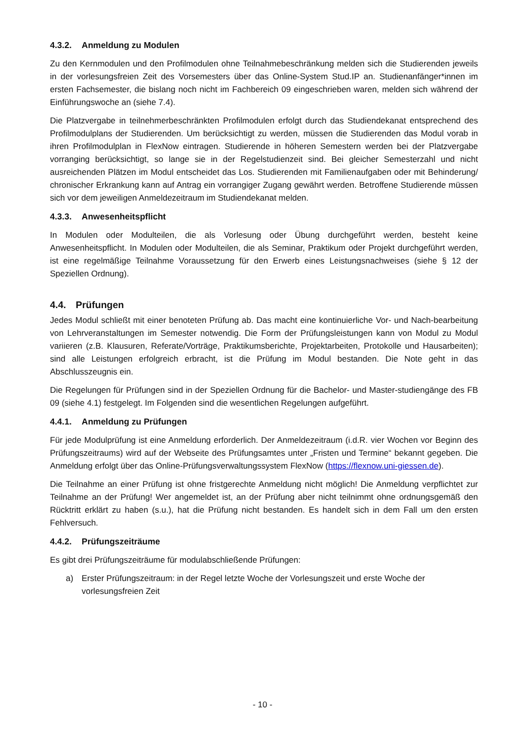4.3.2. Anmeldung zu Modulen
Zu den Kernmodulen und den Profilmodulen ohne Teilnahmebeschränkung melden sich die Studierenden jeweils in der vorlesungsfreien Zeit des Vorsemesters über das Online-System Stud.IP an. Studienanfänger*innen im ersten Fachsemester, die bislang noch nicht im Fachbereich 09 eingeschrieben waren, melden sich während der Einführungswoche an (siehe 7.4).
Die Platzvergabe in teilnehmerbeschränkten Profilmodulen erfolgt durch das Studiendekanat entsprechend des Profilmodulplans der Studierenden. Um berücksichtigt zu werden, müssen die Studierenden das Modul vorab in ihren Profilmodulplan in FlexNow eintragen. Studierende in höheren Semestern werden bei der Platzvergabe vorranging berücksichtigt, so lange sie in der Regelstudienzeit sind. Bei gleicher Semesterzahl und nicht ausreichenden Plätzen im Modul entscheidet das Los. Studierenden mit Familienaufgaben oder mit Behinderung/ chronischer Erkrankung kann auf Antrag ein vorrangiger Zugang gewährt werden. Betroffene Studierende müssen sich vor dem jeweiligen Anmeldezeitraum im Studiendekanat melden.
4.3.3. Anwesenheitspflicht
In Modulen oder Modulteilen, die als Vorlesung oder Übung durchgeführt werden, besteht keine Anwesenheitspflicht. In Modulen oder Modulteilen, die als Seminar, Praktikum oder Projekt durchgeführt werden, ist eine regelmäßige Teilnahme Voraussetzung für den Erwerb eines Leistungsnachweises (siehe § 12 der Speziellen Ordnung).
4.4. Prüfungen
Jedes Modul schließt mit einer benoteten Prüfung ab. Das macht eine kontinuierliche Vor- und Nach-bearbeitung von Lehrveranstaltungen im Semester notwendig. Die Form der Prüfungsleistungen kann von Modul zu Modul variieren (z.B. Klausuren, Referate/Vorträge, Praktikumsberichte, Projektarbeiten, Protokolle und Hausarbeiten); sind alle Leistungen erfolgreich erbracht, ist die Prüfung im Modul bestanden. Die Note geht in das Abschlusszeugnis ein.
Die Regelungen für Prüfungen sind in der Speziellen Ordnung für die Bachelor- und Master-studiengänge des FB 09 (siehe 4.1) festgelegt. Im Folgenden sind die wesentlichen Regelungen aufgeführt.
4.4.1. Anmeldung zu Prüfungen
Für jede Modulprüfung ist eine Anmeldung erforderlich. Der Anmeldezeitraum (i.d.R. vier Wochen vor Beginn des Prüfungszeitraums) wird auf der Webseite des Prüfungsamtes unter „Fristen und Termine“ bekannt gegeben. Die Anmeldung erfolgt über das Online-Prüfungsverwaltungssystem FlexNow (https://flexnow.uni-giessen.de).
Die Teilnahme an einer Prüfung ist ohne fristgerechte Anmeldung nicht möglich! Die Anmeldung verpflichtet zur Teilnahme an der Prüfung! Wer angemeldet ist, an der Prüfung aber nicht teilnimmt ohne ordnungsgemäß den Rücktritt erklärt zu haben (s.u.), hat die Prüfung nicht bestanden. Es handelt sich in dem Fall um den ersten Fehlversuch.
4.4.2. Prüfungszeiträume
Es gibt drei Prüfungszeiträume für modulabschließende Prüfungen:
a) Erster Prüfungszeitraum: in der Regel letzte Woche der Vorlesungszeit und erste Woche der vorlesungsfreien Zeit
- 10 -